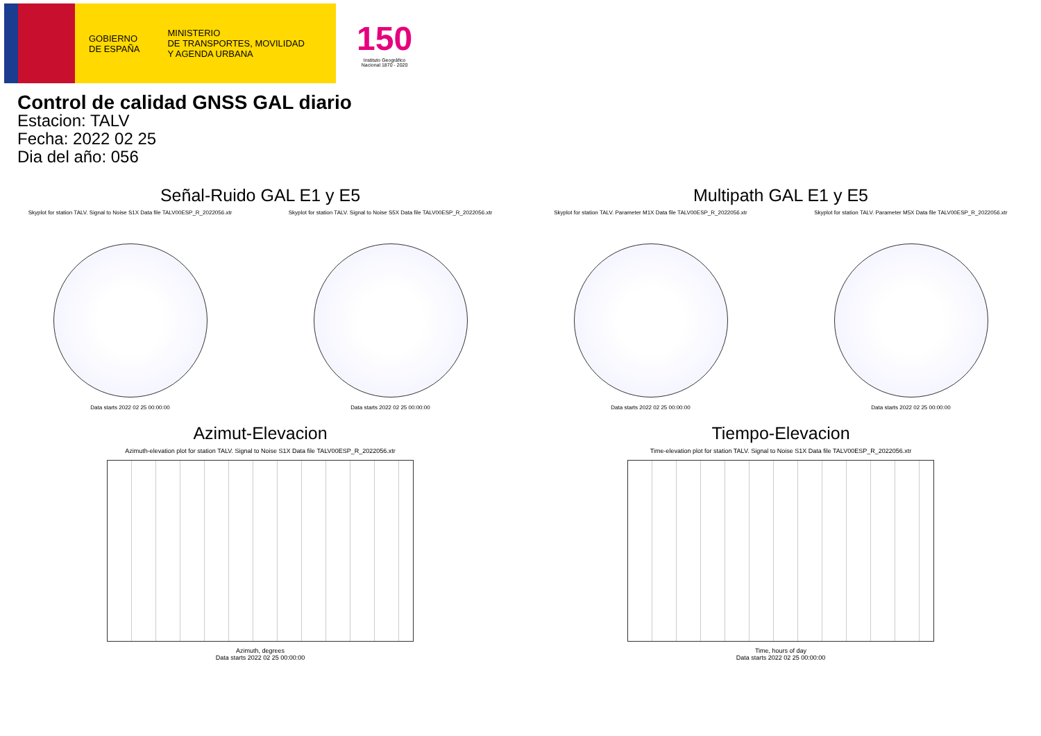GOBIERNO
DE ESPAÑA
MINISTERIO
DE TRANSPORTES, MOVILIDAD
Y AGENDA URBANA
150
Instituto Geográfico
Nacional 1870 - 2020
Control de calidad GNSS GAL diario
Estacion: TALV
Fecha: 2022 02 25
Dia del año: 056
Señal-Ruido GAL E1 y E5
Skyplot for station TALV. Signal to Noise S1X Data file TALV00ESP_R_2022056.xtr
Data starts 2022 02 25 00:00:00
Skyplot for station TALV. Signal to Noise S5X Data file TALV00ESP_R_2022056.xtr
Data starts 2022 02 25 00:00:00
Multipath GAL E1 y E5
Skyplot for station TALV. Parameter M1X Data file TALV00ESP_R_2022056.xtr
Data starts 2022 02 25 00:00:00
Skyplot for station TALV. Parameter M5X Data file TALV00ESP_R_2022056.xtr
Data starts 2022 02 25 00:00:00
Azimut-Elevacion
Azimuth-elevation plot for station TALV. Signal to Noise S1X Data file TALV00ESP_R_2022056.xtr
Azimuth, degrees
Data starts 2022 02 25 00:00:00
Tiempo-Elevacion
Time-elevation plot for station TALV. Signal to Noise S1X Data file TALV00ESP_R_2022056.xtr
Time, hours of day
Data starts 2022 02 25 00:00:00